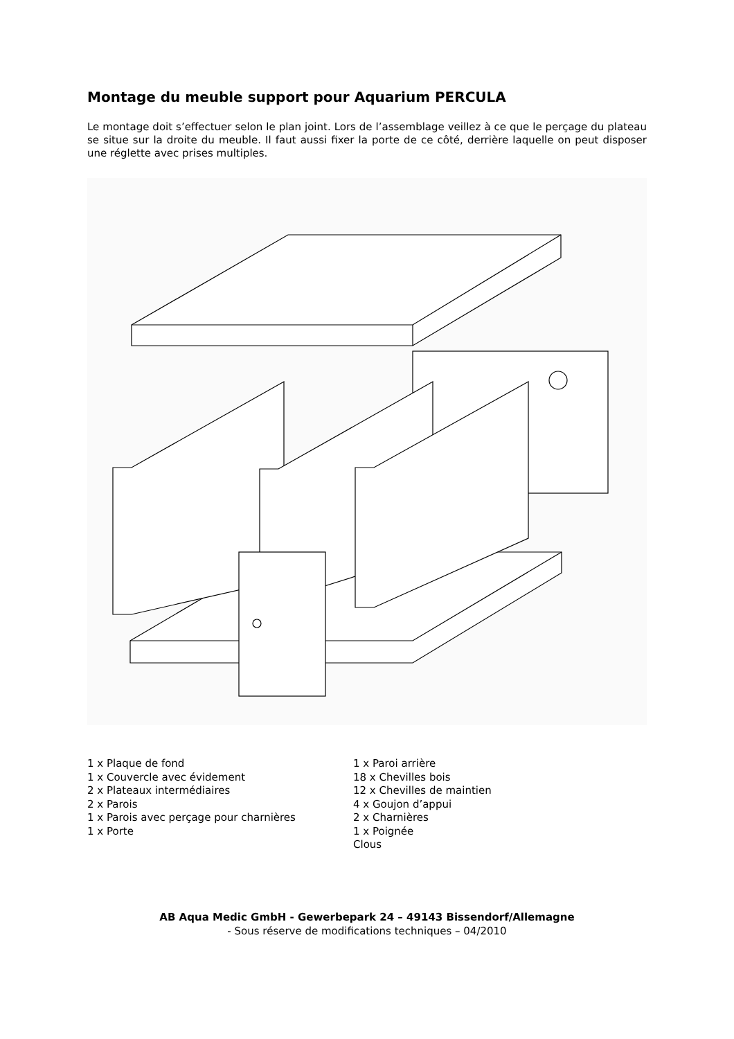Montage du meuble support pour Aquarium PERCULA
Le montage doit s’effectuer selon le plan joint. Lors de l’assemblage veillez à ce que le perçage du plateau se situe sur la droite du meuble. Il faut aussi fixer la porte de ce côté, derrière laquelle on peut disposer une réglette avec prises multiples.
1 x Plaque de fond
1 x Couvercle avec évidement
2 x Plateaux intermédiaires
2 x Parois
1 x Parois avec perçage pour charnières
1 x Porte
1 x Paroi arrière
18 x Chevilles bois
12 x Chevilles de maintien
4 x Goujon d’appui
2 x Charnières
1 x Poignée
Clous
AB Aqua Medic GmbH - Gewerbepark 24 – 49143 Bissendorf/Allemagne
- Sous réserve de modifications techniques – 04/2010